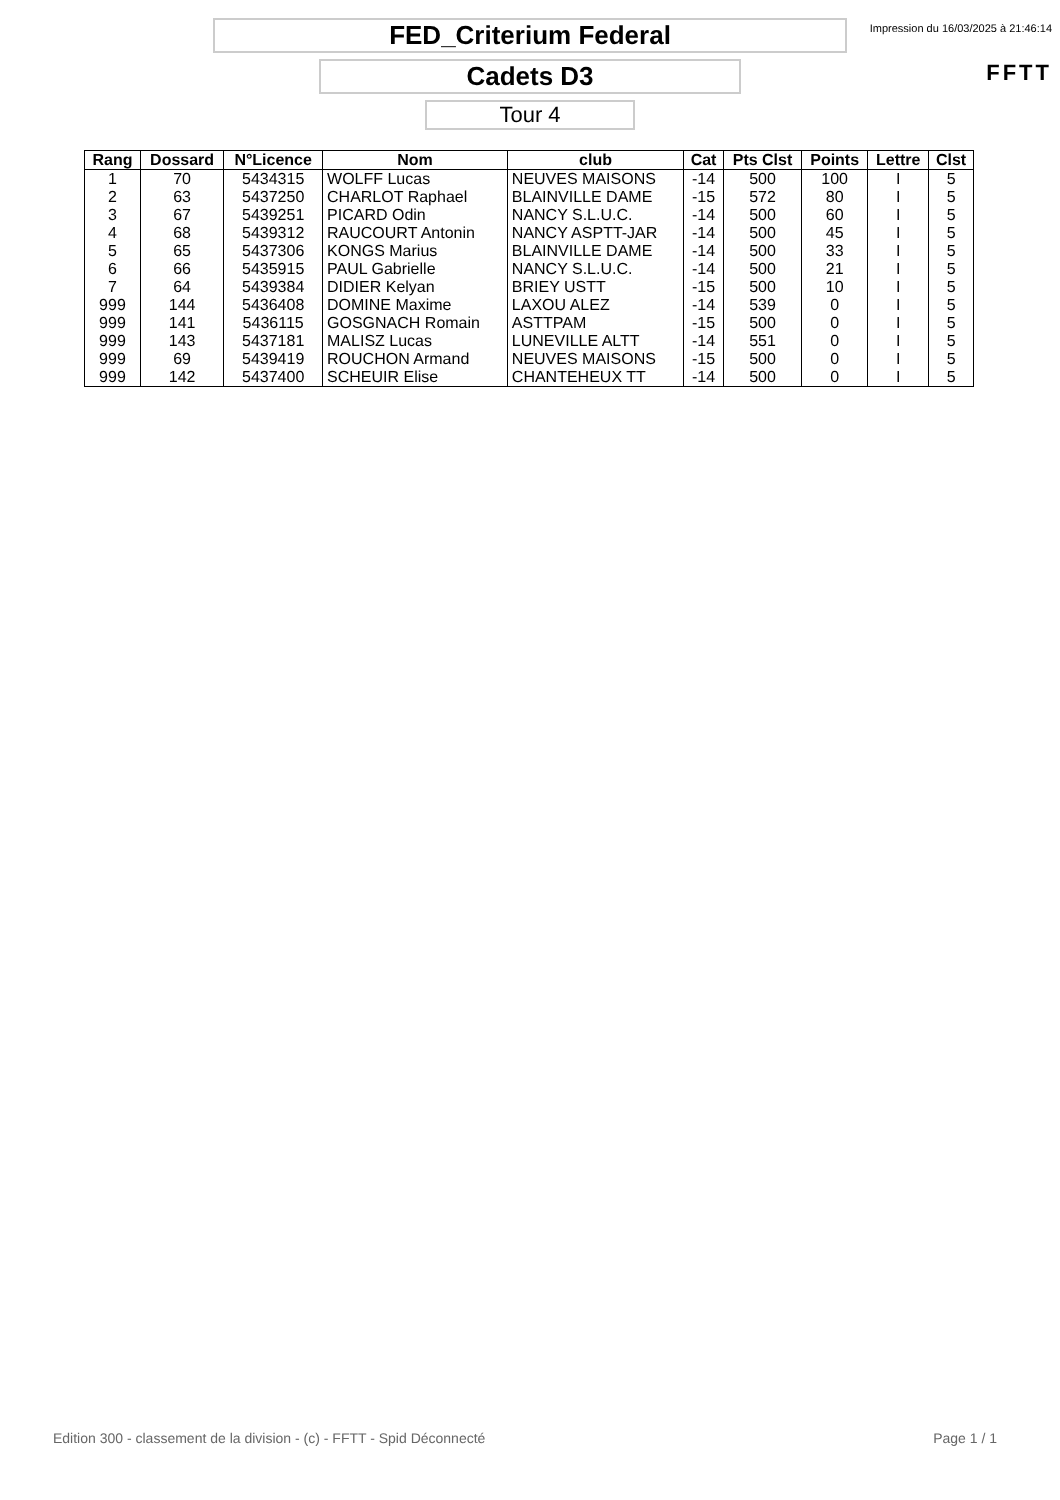Impression du 16/03/2025 à 21:46:14
FFTT
FED_Criterium Federal
Cadets D3
Tour 4
| Rang | Dossard | N°Licence | Nom | club | Cat | Pts Clst | Points | Lettre | Clst |
| --- | --- | --- | --- | --- | --- | --- | --- | --- | --- |
| 1 | 70 | 5434315 | WOLFF Lucas | NEUVES MAISONS | -14 | 500 | 100 | I | 5 |
| 2 | 63 | 5437250 | CHARLOT Raphael | BLAINVILLE DAME | -15 | 572 | 80 | I | 5 |
| 3 | 67 | 5439251 | PICARD Odin | NANCY S.L.U.C. | -14 | 500 | 60 | I | 5 |
| 4 | 68 | 5439312 | RAUCOURT Antonin | NANCY ASPTT-JAR | -14 | 500 | 45 | I | 5 |
| 5 | 65 | 5437306 | KONGS Marius | BLAINVILLE DAME | -14 | 500 | 33 | I | 5 |
| 6 | 66 | 5435915 | PAUL Gabrielle | NANCY S.L.U.C. | -14 | 500 | 21 | I | 5 |
| 7 | 64 | 5439384 | DIDIER Kelyan | BRIEY USTT | -15 | 500 | 10 | I | 5 |
| 999 | 144 | 5436408 | DOMINE Maxime | LAXOU ALEZ | -14 | 539 | 0 | I | 5 |
| 999 | 141 | 5436115 | GOSGNACH Romain | ASTTPAM | -15 | 500 | 0 | I | 5 |
| 999 | 143 | 5437181 | MALISZ Lucas | LUNEVILLE ALTT | -14 | 551 | 0 | I | 5 |
| 999 | 69 | 5439419 | ROUCHON Armand | NEUVES MAISONS | -15 | 500 | 0 | I | 5 |
| 999 | 142 | 5437400 | SCHEUIR Elise | CHANTEHEUX TT | -14 | 500 | 0 | I | 5 |
Edition 300 - classement de la division - (c) - FFTT - Spid Déconnecté Page 1 / 1